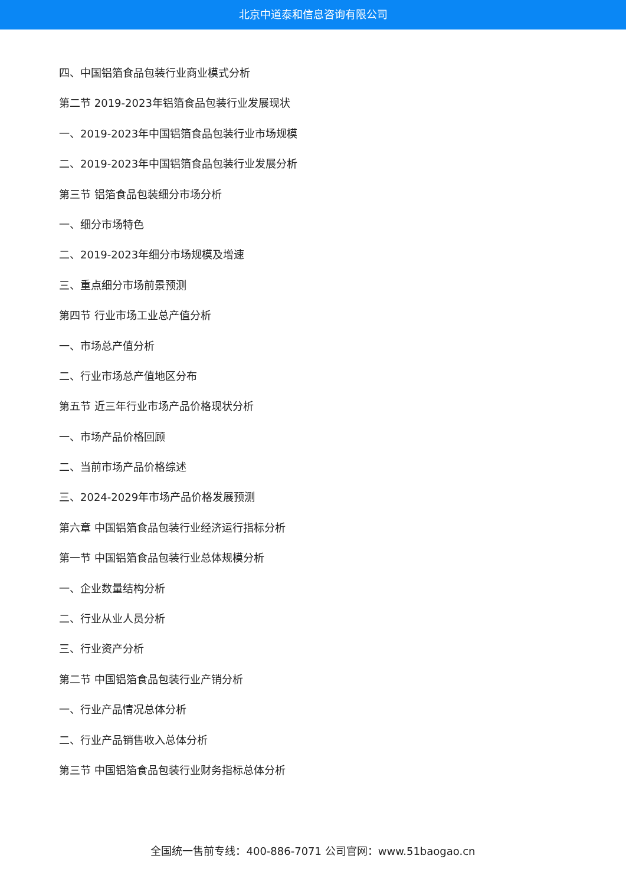北京中道泰和信息咨询有限公司
四、中国铝箔食品包装行业商业模式分析
第二节 2019-2023年铝箔食品包装行业发展现状
一、2019-2023年中国铝箔食品包装行业市场规模
二、2019-2023年中国铝箔食品包装行业发展分析
第三节 铝箔食品包装细分市场分析
一、细分市场特色
二、2019-2023年细分市场规模及增速
三、重点细分市场前景预测
第四节 行业市场工业总产值分析
一、市场总产值分析
二、行业市场总产值地区分布
第五节 近三年行业市场产品价格现状分析
一、市场产品价格回顾
二、当前市场产品价格综述
三、2024-2029年市场产品价格发展预测
第六章 中国铝箔食品包装行业经济运行指标分析
第一节 中国铝箔食品包装行业总体规模分析
一、企业数量结构分析
二、行业从业人员分析
三、行业资产分析
第二节 中国铝箔食品包装行业产销分析
一、行业产品情况总体分析
二、行业产品销售收入总体分析
第三节 中国铝箔食品包装行业财务指标总体分析
全国统一售前专线：400-886-7071 公司官网：www.51baogao.cn